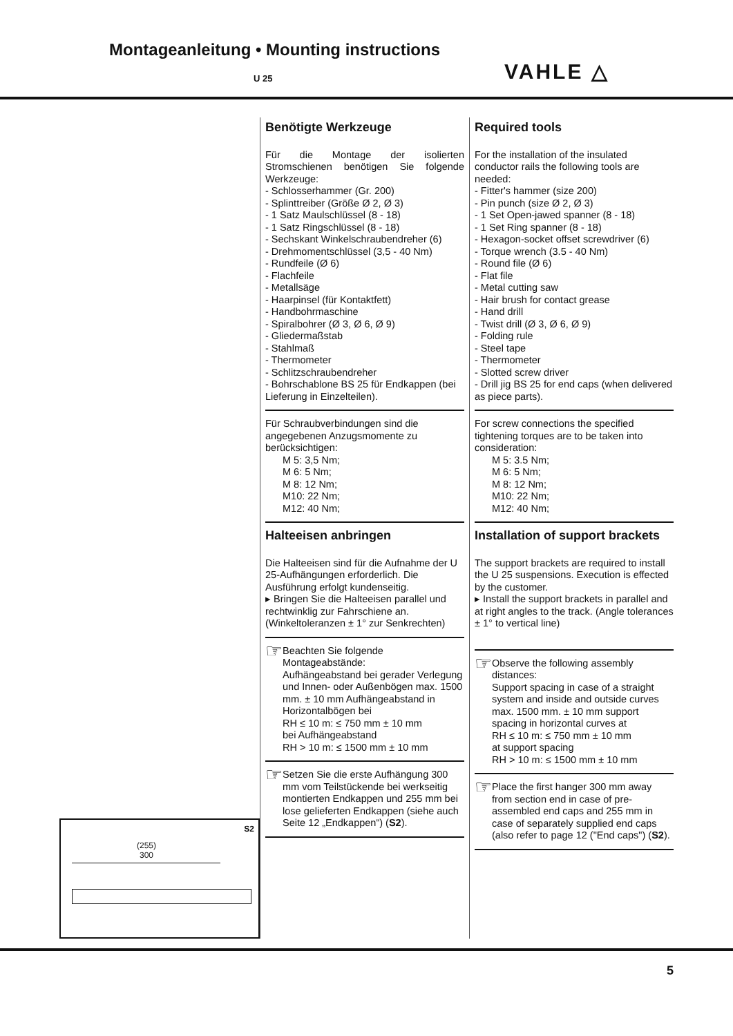Montageanleitung • Mounting instructions
U 25 VAHLE △
S2
(255)
300
Benötigte Werkzeuge
Für die Montage der isolierten Stromschienen benötigen Sie folgende Werkzeuge:
- Schlosserhammer (Gr. 200)
- Splinttreiber (Größe Ø 2, Ø 3)
- 1 Satz Maulschlüssel (8 - 18)
- 1 Satz Ringschlüssel (8 - 18)
- Sechskant Winkelschraubendreher (6)
- Drehmomentschlüssel (3,5 - 40 Nm)
- Rundfeile (Ø 6)
- Flachfeile
- Metallsäge
- Haarpinsel (für Kontaktfett)
- Handbohrmaschine
- Spiralbohrer (Ø 3, Ø 6, Ø 9)
- Gliedermaßstab
- Stahlmaß
- Thermometer
- Schlitzschraubendreher
- Bohrschablone BS 25 für Endkappen (bei Lieferung in Einzelteilen).
Für Schraubverbindungen sind die angegebenen Anzugsmomente zu berücksichtigen:
M 5: 3,5 Nm;
M 6: 5 Nm;
M 8: 12 Nm;
M10: 22 Nm;
M12: 40 Nm;
Halteeisen anbringen
Die Halteeisen sind für die Aufnahme der U 25-Aufhängungen erforderlich. Die Ausführung erfolgt kundenseitig.
▸ Bringen Sie die Halteeisen parallel und rechtwinklig zur Fahrschiene an. (Winkeltoleranzen ± 1° zur Senkrechten)
☞
Beachten Sie folgende Montageabstände:
Aufhängeabstand bei gerader Verlegung und Innen- oder Außenbögen max. 1500 mm. ± 10 mm Aufhängeabstand in Horizontalbögen bei
RH ≤ 10 m: ≤ 750 mm ± 10 mm
bei Aufhängeabstand
RH > 10 m: ≤ 1500 mm ± 10 mm
☞
Setzen Sie die erste Aufhängung 300 mm vom Teilstückende bei werkseitig montierten Endkappen und 255 mm bei lose gelieferten Endkappen (siehe auch Seite 12 „Endkappen“) (S2).
Required tools
For the installation of the insulated conductor rails the following tools are needed:
- Fitter's hammer (size 200)
- Pin punch (size Ø 2, Ø 3)
- 1 Set Open-jawed spanner (8 - 18)
- 1 Set Ring spanner (8 - 18)
- Hexagon-socket offset screwdriver (6)
- Torque wrench (3.5 - 40 Nm)
- Round file (Ø 6)
- Flat file
- Metal cutting saw
- Hair brush for contact grease
- Hand drill
- Twist drill (Ø 3, Ø 6, Ø 9)
- Folding rule
- Steel tape
- Thermometer
- Slotted screw driver
- Drill jig BS 25 for end caps (when delivered as piece parts).
For screw connections the specified tightening torques are to be taken into consideration:
M 5: 3.5 Nm;
M 6: 5 Nm;
M 8: 12 Nm;
M10: 22 Nm;
M12: 40 Nm;
Installation of support brackets
The support brackets are required to install the U 25 suspensions. Execution is effected by the customer.
▸ Install the support brackets in parallel and at right angles to the track. (Angle tolerances ± 1° to vertical line)
☞
Observe the following assembly distances:
Support spacing in case of a straight system and inside and outside curves max. 1500 mm. ± 10 mm support spacing in horizontal curves at
RH ≤ 10 m: ≤ 750 mm ± 10 mm
at support spacing
RH > 10 m: ≤ 1500 mm ± 10 mm
☞
Place the first hanger 300 mm away from section end in case of pre-assembled end caps and 255 mm in case of separately supplied end caps (also refer to page 12 ("End caps") (S2).
5